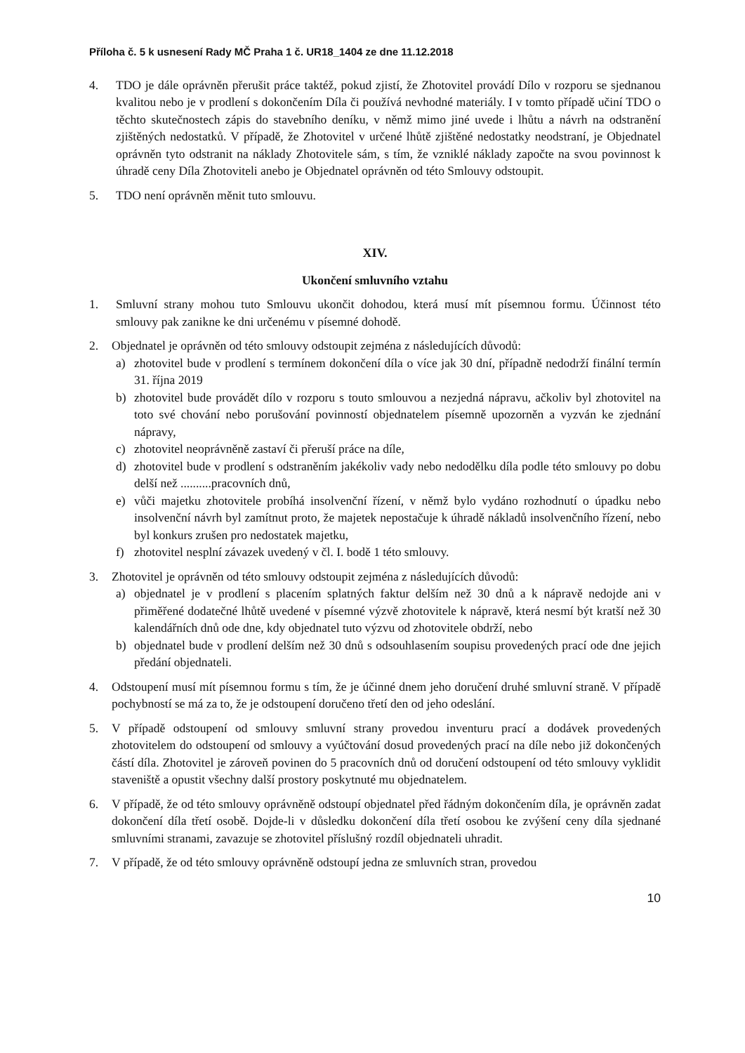Příloha č. 5 k usnesení Rady MČ Praha 1 č. UR18_1404 ze dne 11.12.2018
4. TDO je dále oprávněn přerušit práce taktéž, pokud zjistí, že Zhotovitel provádí Dílo v rozporu se sjednanou kvalitou nebo je v prodlení s dokončením Díla či používá nevhodné materiály. I v tomto případě učiní TDO o těchto skutečnostech zápis do stavebního deníku, v němž mimo jiné uvede i lhůtu a návrh na odstranění zjištěných nedostatků. V případě, že Zhotovitel v určené lhůtě zjištěné nedostatky neodstraní, je Objednatel oprávněn tyto odstranit na náklady Zhotovitele sám, s tím, že vzniklé náklady započte na svou povinnost k úhradě ceny Díla Zhotoviteli anebo je Objednatel oprávněn od této Smlouvy odstoupit.
5. TDO není oprávněn měnit tuto smlouvu.
XIV.
Ukončení smluvního vztahu
1. Smluvní strany mohou tuto Smlouvu ukončit dohodou, která musí mít písemnou formu. Účinnost této smlouvy pak zanikne ke dni určenému v písemné dohodě.
2. Objednatel je oprávněn od této smlouvy odstoupit zejména z následujících důvodů:
a) zhotovitel bude v prodlení s termínem dokončení díla o více jak 30 dní, případně nedodrží finální termín 31. října 2019
b) zhotovitel bude provádět dílo v rozporu s touto smlouvou a nezjedná nápravu, ačkoliv byl zhotovitel na toto své chování nebo porušování povinností objednatelem písemně upozorněn a vyzván ke zjednání nápravy,
c) zhotovitel neoprávněně zastaví či přeruší práce na díle,
d) zhotovitel bude v prodlení s odstraněním jakékoliv vady nebo nedodělku díla podle této smlouvy po dobu delší než ..........pracovních dnů,
e) vůči majetku zhotovitele probíhá insolvenční řízení, v němž bylo vydáno rozhodnutí o úpadku nebo insolvenční návrh byl zamítnut proto, že majetek nepostačuje k úhradě nákladů insolvenčního řízení, nebo byl konkurs zrušen pro nedostatek majetku,
f) zhotovitel nesplní závazek uvedený v čl. I. bodě 1 této smlouvy.
3. Zhotovitel je oprávněn od této smlouvy odstoupit zejména z následujících důvodů:
a) objednatel je v prodlení s placením splatných faktur delším než 30 dnů a k nápravě nedojde ani v přiměřené dodatečné lhůtě uvedené v písemné výzvě zhotovitele k nápravě, která nesmí být kratší než 30 kalendářních dnů ode dne, kdy objednatel tuto výzvu od zhotovitele obdrží, nebo
b) objednatel bude v prodlení delším než 30 dnů s odsouhlasením soupisu provedených prací ode dne jejich předání objednateli.
4. Odstoupení musí mít písemnou formu s tím, že je účinné dnem jeho doručení druhé smluvní straně. V případě pochybností se má za to, že je odstoupení doručeno třetí den od jeho odeslání.
5. V případě odstoupení od smlouvy smluvní strany provedou inventuru prací a dodávek provedených zhotovitelem do odstoupení od smlouvy a vyúčtování dosud provedených prací na díle nebo již dokončených částí díla. Zhotovitel je zároveň povinen do 5 pracovních dnů od doručení odstoupení od této smlouvy vyklidit staveniště a opustit všechny další prostory poskytnuté mu objednatelem.
6. V případě, že od této smlouvy oprávněně odstoupí objednatel před řádným dokončením díla, je oprávněn zadat dokončení díla třetí osobě. Dojde-li v důsledku dokončení díla třetí osobou ke zvýšení ceny díla sjednané smluvními stranami, zavazuje se zhotovitel příslušný rozdíl objednateli uhradit.
7. V případě, že od této smlouvy oprávněně odstoupí jedna ze smluvních stran, provedou
10